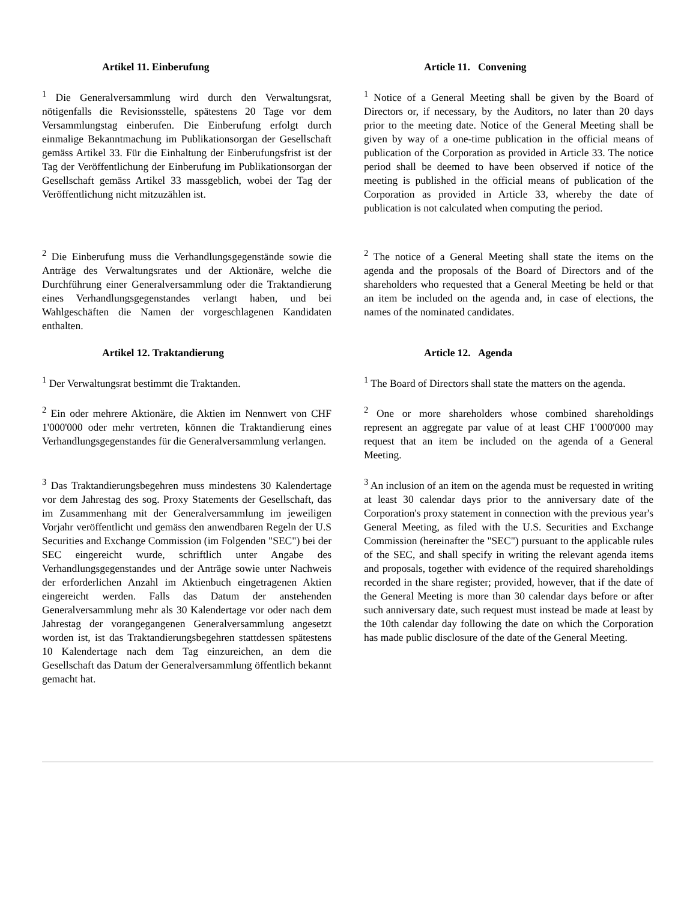Artikel 11. Einberufung Article 11. Convening
<sup>1</sup> Die Generalversammlung wird durch den Verwaltungsrat, nötigenfalls die Revisionsstelle, spätestens 20 Tage vor dem Versammlungstag einberufen. Die Einberufung erfolgt durch einmalige Bekanntmachung im Publikationsorgan der Gesellschaft gemäss Artikel 33. Für die Einhaltung der Einberufungsfrist ist der Tag der Veröffentlichung der Einberufung im Publikationsorgan der Gesellschaft gemäss Artikel 33 massgeblich, wobei der Tag der Veröffentlichung nicht mitzuzählen ist.
<sup>1</sup> Notice of a General Meeting shall be given by the Board of Directors or, if necessary, by the Auditors, no later than 20 days prior to the meeting date. Notice of the General Meeting shall be given by way of a one-time publication in the official means of publication of the Corporation as provided in Article 33. The notice period shall be deemed to have been observed if notice of the meeting is published in the official means of publication of the Corporation as provided in Article 33, whereby the date of publication is not calculated when computing the period.
<sup>2</sup> Die Einberufung muss die Verhandlungsgegenstände sowie die Anträge des Verwaltungsrates und der Aktionäre, welche die Durchführung einer Generalversammlung oder die Traktandierung eines Verhandlungsgegenstandes verlangt haben, und bei Wahlgeschäften die Namen der vorgeschlagenen Kandidaten enthalten.
<sup>2</sup> The notice of a General Meeting shall state the items on the agenda and the proposals of the Board of Directors and of the shareholders who requested that a General Meeting be held or that an item be included on the agenda and, in case of elections, the names of the nominated candidates.
Artikel 12. Traktandierung Article 12. Agenda
<sup>1</sup> Der Verwaltungsrat bestimmt die Traktanden. <sup>1</sup> The Board of Directors shall state the matters on the agenda.
<sup>2</sup> Ein oder mehrere Aktionäre, die Aktien im Nennwert von CHF 1'000'000 oder mehr vertreten, können die Traktandierung eines Verhandlungsgegenstandes für die Generalversammlung verlangen.
<sup>2</sup> One or more shareholders whose combined shareholdings represent an aggregate par value of at least CHF 1'000'000 may request that an item be included on the agenda of a General Meeting.
<sup>3</sup> Das Traktandierungsbegehren muss mindestens 30 Kalendertage vor dem Jahrestag des sog. Proxy Statements der Gesellschaft, das im Zusammenhang mit der Generalversammlung im jeweiligen Vorjahr veröffentlicht und gemäss den anwendbaren Regeln der U.S Securities and Exchange Commission (im Folgenden "SEC") bei der SEC eingereicht wurde, schriftlich unter Angabe des Verhandlungsgegenstandes und der Anträge sowie unter Nachweis der erforderlichen Anzahl im Aktienbuch eingetragenen Aktien eingereicht werden. Falls das Datum der anstehenden Generalversammlung mehr als 30 Kalendertage vor oder nach dem Jahrestag der vorangegangenen Generalversammlung angesetzt worden ist, ist das Traktandierungsbegehren stattdessen spätestens 10 Kalendertage nach dem Tag einzureichen, an dem die Gesellschaft das Datum der Generalversammlung öffentlich bekannt gemacht hat.
<sup>3</sup> An inclusion of an item on the agenda must be requested in writing at least 30 calendar days prior to the anniversary date of the Corporation's proxy statement in connection with the previous year's General Meeting, as filed with the U.S. Securities and Exchange Commission (hereinafter the "SEC") pursuant to the applicable rules of the SEC, and shall specify in writing the relevant agenda items and proposals, together with evidence of the required shareholdings recorded in the share register; provided, however, that if the date of the General Meeting is more than 30 calendar days before or after such anniversary date, such request must instead be made at least by the 10th calendar day following the date on which the Corporation has made public disclosure of the date of the General Meeting.